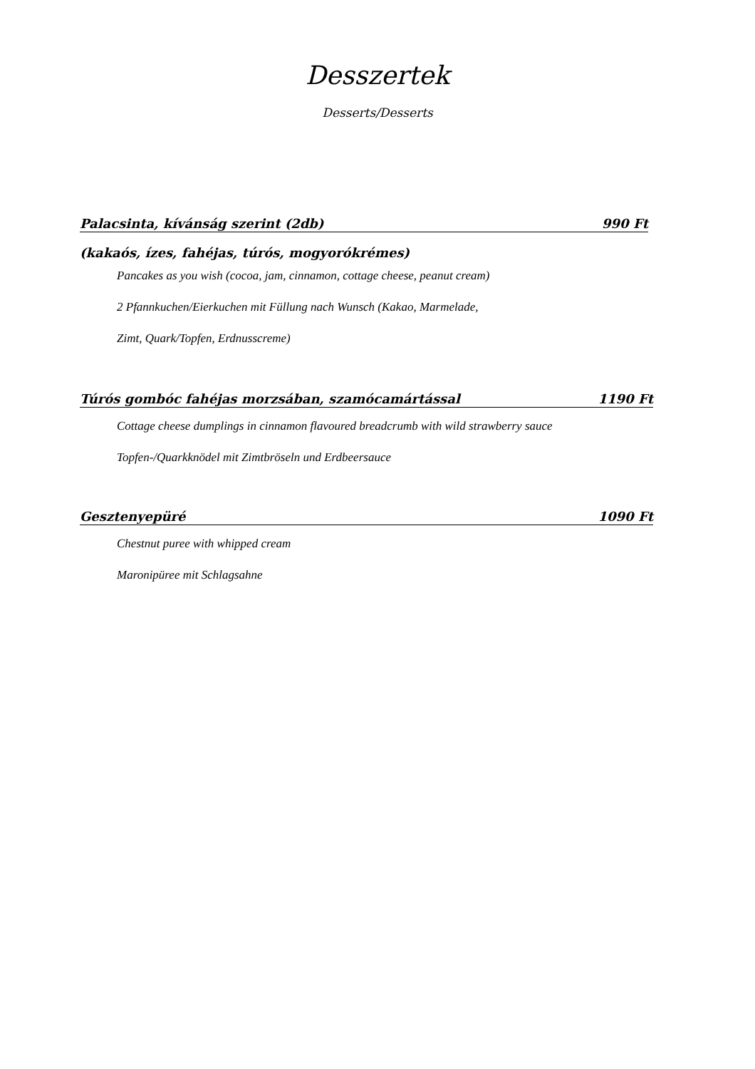Desszertek
Desserts/Desserts
Palacsinta, kívánság szerint (2db) 990 Ft
(kakaós, ízes, fahéjas, túrós, mogyorókrémes)
Pancakes as you wish (cocoa, jam, cinnamon, cottage cheese, peanut cream)
2 Pfannkuchen/Eierkuchen mit Füllung nach Wunsch (Kakao, Marmelade,
Zimt, Quark/Topfen, Erdnusscreme)
Túrós gombóc fahéjas morzsában, szamócamártással 1190 Ft
Cottage cheese dumplings in cinnamon flavoured breadcrumb with wild strawberry sauce
Topfen-/Quarkknödel mit Zimtbröseln und Erdbeersauce
Gesztenyepüré 1090 Ft
Chestnut puree with whipped cream
Maronipüree mit Schlagsahne